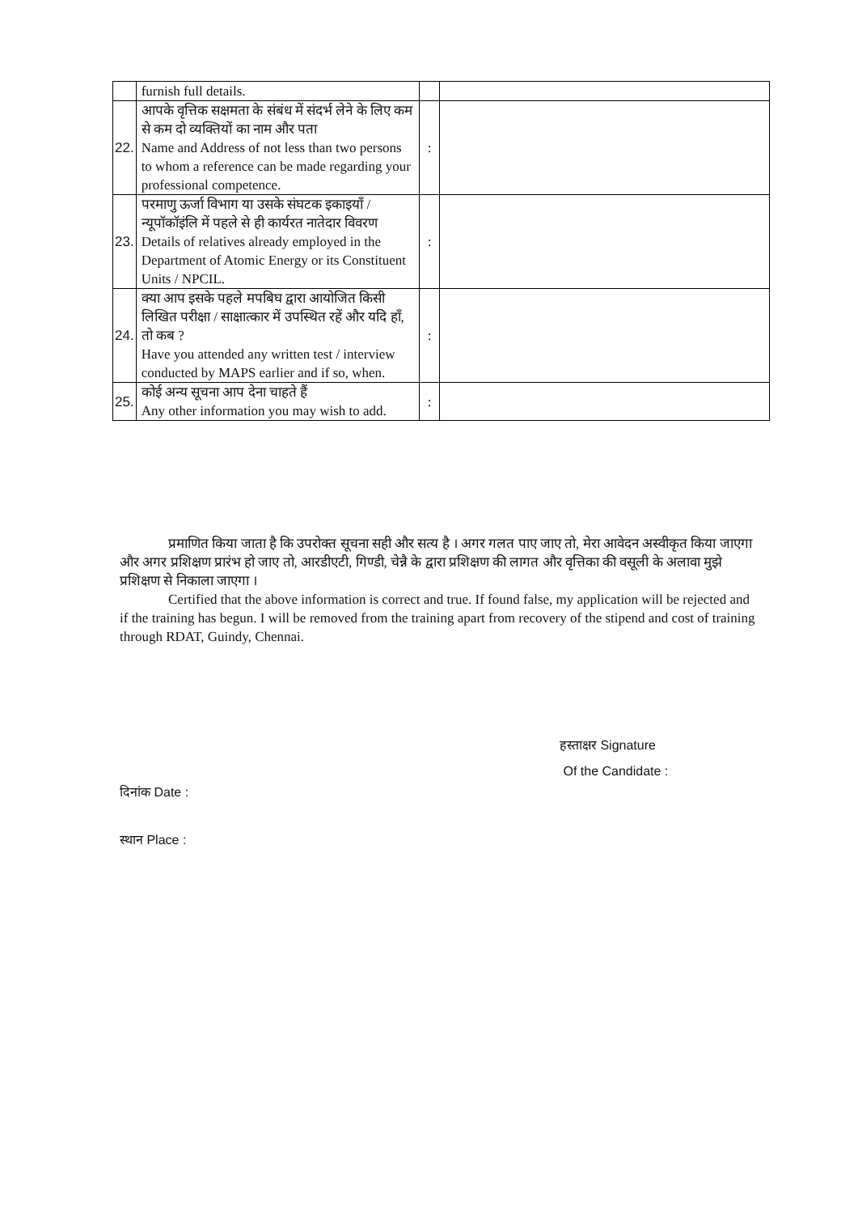| | furnish full details. | | |
| 22. | आपके वृत्तिक सक्षमता के संबंध में संदर्भ लेने के लिए कम से कम दो व्यक्तियों का नाम और पता Name and Address of not less than two persons to whom a reference can be made regarding your professional competence. | : | |
| 23. | परमाणु ऊर्जा विभाग या उसके संघटक इकाइयाँ / न्यूपॉकॉइंलि में पहले से ही कार्यरत नातेदार विवरण Details of relatives already employed in the Department of Atomic Energy or its Constituent Units / NPCIL. | : | |
| 24. | क्या आप इसके पहले मपबिघ द्वारा आयोजित किसी लिखित परीक्षा / साक्षात्कार में उपस्थित रहें और यदि हाँ, तो कब ? Have you attended any written test / interview conducted by MAPS earlier and if so, when. | : | |
| 25. | कोई अन्य सूचना आप देना चाहते हैं Any other information you may wish to add. | : | |
प्रमाणित किया जाता है कि उपरोक्त सूचना सही और सत्य है । अगर गलत पाए जाए तो, मेरा आवेदन अस्वीकृत किया जाएगा और अगर प्रशिक्षण प्रारंभ हो जाए तो, आरडीएटी, गिण्डी, चेन्नै के द्वारा प्रशिक्षण की लागत और वृत्तिका की वसूली के अलावा मुझे प्रशिक्षण से निकाला जाएगा ।
Certified that the above information is correct and true. If found false, my application will be rejected and if the training has begun. I will be removed from the training apart from recovery of the stipend and cost of training through RDAT, Guindy, Chennai.
हस्ताक्षर Signature
Of the Candidate :
दिनांक Date :
स्थान Place :